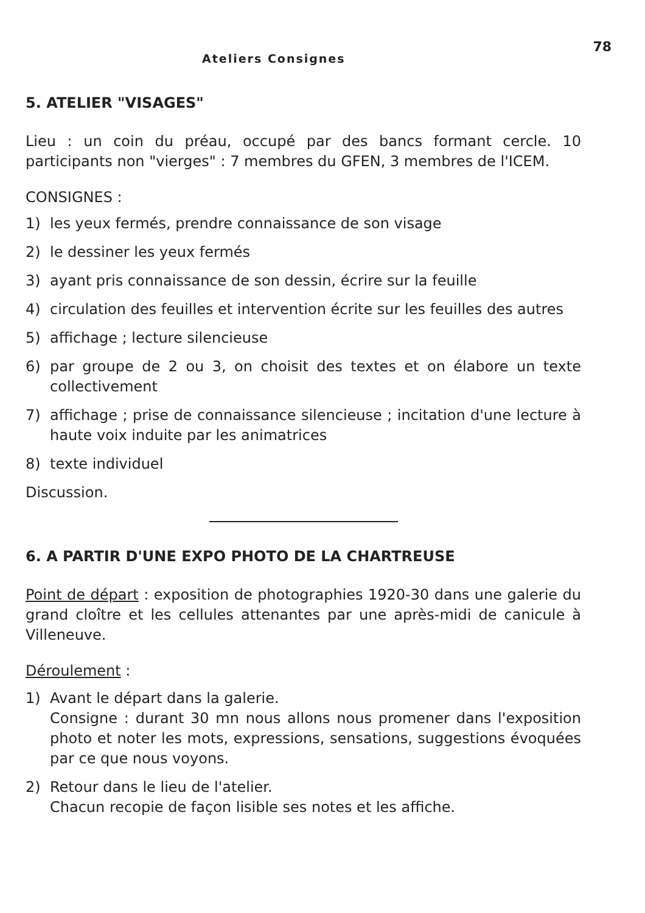Ateliers Consignes 78
5. ATELIER "VISAGES"
Lieu : un coin du préau, occupé par des bancs formant cercle. 10 participants non "vierges" : 7 membres du GFEN, 3 membres de l'ICEM.
CONSIGNES :
1) les yeux fermés, prendre connaissance de son visage
2) le dessiner les yeux fermés
3) ayant pris connaissance de son dessin, écrire sur la feuille
4) circulation des feuilles et intervention écrite sur les feuilles des autres
5) affichage ; lecture silencieuse
6) par groupe de 2 ou 3, on choisit des textes et on élabore un texte collectivement
7) affichage ; prise de connaissance silencieuse ; incitation d'une lecture à haute voix induite par les animatrices
8) texte individuel
Discussion.
6. A PARTIR D'UNE EXPO PHOTO DE LA CHARTREUSE
Point de départ : exposition de photographies 1920-30 dans une galerie du grand cloître et les cellules attenantes par une après-midi de canicule à Villeneuve.
Déroulement :
1) Avant le départ dans la galerie.
Consigne : durant 30 mn nous allons nous promener dans l'exposition photo et noter les mots, expressions, sensations, suggestions évoquées par ce que nous voyons.
2) Retour dans le lieu de l'atelier.
Chacun recopie de façon lisible ses notes et les affiche.